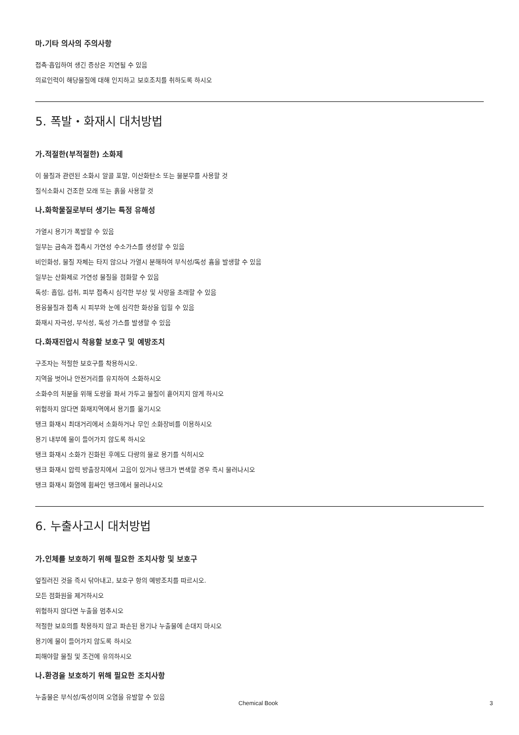마.기타 의사의 주의사항
접촉·흡입하여 생긴 증상은 지연될 수 있음
의료인력이 해당물질에 대해 인지하고 보호조치를 취하도록 하시오
5. 폭발・화재시 대처방법
가.적절한(부적절한) 소화제
이 물질과 관련된 소화시 알콜 포말, 이산화탄소 또는 물분무를 사용할 것
질식소화시 건조한 모래 또는 흙을 사용할 것
나.화학물질로부터 생기는 특정 유해성
가열시 용기가 폭발할 수 있음
일부는 금속과 접촉시 가연성 수소가스를 생성할 수 있음
비인화성, 물질 자체는 타지 않으나 가열시 분해하여 부식성/독성 흄을 발생할 수 있음
일부는 산화제로 가연성 물질을 점화할 수 있음
독성: 흡입, 섭취, 피부 접촉시 심각한 부상 및 사망을 초래할 수 있음
용융물질과 접촉 시 피부와 눈에 심각한 화상을 입힐 수 있음
화재시 자극성, 부식성, 독성 가스를 발생할 수 있음
다.화재진압시 착용할 보호구 및 예방조치
구조자는 적절한 보호구를 착용하시오.
지역을 벗어나 안전거리를 유지하여 소화하시오
소화수의 처분을 위해 도랑을 파서 가두고 물질이 흩어지지 않게 하시오
위험하지 않다면 화재지역에서 용기를 옮기시오
탱크 화재시 최대거리에서 소화하거나 무인 소화장비를 이용하시오
용기 내부에 물이 들어가지 않도록 하시오
탱크 화재시 소화가 진화된 후에도 다량의 물로 용기를 식히시오
탱크 화재시 압력 방출장치에서 고음이 있거나 탱크가 변색할 경우 즉시 물러나시오
탱크 화재시 화염에 휩싸인 탱크에서 물러나시오
6. 누출사고시 대처방법
가.인체를 보호하기 위해 필요한 조치사항 및 보호구
엎질러진 것을 즉시 닦아내고, 보호구 항의 예방조치를 따르시오.
모든 점화원을 제거하시오
위험하지 않다면 누출을 멈추시오
적절한 보호의를 착용하지 않고 파손된 용기나 누출물에 손대지 마시오
용기에 물이 들어가지 않도록 하시오
피해야할 물질 및 조건에 유의하시오
나.환경을 보호하기 위해 필요한 조치사항
누출물은 부식성/독성이며 오염을 유발할 수 있음
Chemical Book 3